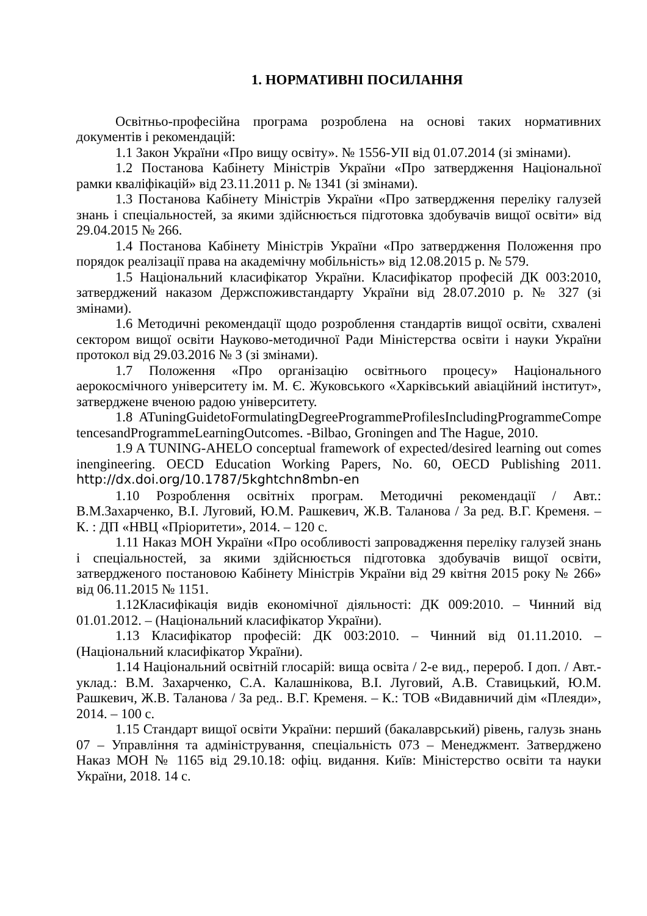1. НОРМАТИВНІ ПОСИЛАННЯ
Освітньо-професійна програма розроблена на основі таких нормативних документів і рекомендацій:
1.1 Закон України «Про вищу освіту». № 1556-УІІ від 01.07.2014 (зі змінами).
1.2 Постанова Кабінету Міністрів України «Про затвердження Національної рамки кваліфікацій» від 23.11.2011 р. № 1341 (зі змінами).
1.3 Постанова Кабінету Міністрів України «Про затвердження переліку галузей знань і спеціальностей, за якими здійснюється підготовка здобувачів вищої освіти» від 29.04.2015 № 266.
1.4 Постанова Кабінету Міністрів України «Про затвердження Положення про порядок реалізації права на академічну мобільність» від 12.08.2015 р. № 579.
1.5 Національний класифікатор України. Класифікатор професій ДК 003:2010, затверджений наказом Держспоживстандарту України від 28.07.2010 р. № 327 (зі змінами).
1.6 Методичні рекомендації щодо розроблення стандартів вищої освіти, схвалені сектором вищої освіти Науково-методичної Ради Міністерства освіти і науки України протокол від 29.03.2016 № 3 (зі змінами).
1.7 Положення «Про організацію освітнього процесу» Національного аерокосмічного університету ім. М. Є. Жуковського «Харківський авіаційний інститут», затверджене вченою радою університету.
1.8 ATuningGuidetoFormulatingDegreeProgrammeProfilesIncludingProgrammeCompetencesandProgrammeLearningOutcomes. -Bilbao, Groningen and The Hague, 2010.
1.9 A TUNING-AHELO conceptual framework of expected/desired learning out comes inengineering. OECD Education Working Papers, No. 60, OECD Publishing 2011. http://dx.doi.org/10.1787/5kghtchn8mbn-en
1.10 Розроблення освітніх програм. Методичні рекомендації / Авт.: В.М.Захарченко, В.І. Луговий, Ю.М. Рашкевич, Ж.В. Таланова / За ред. В.Г. Кременя. – К. : ДП «НВЦ «Пріоритети», 2014. – 120 с.
1.11 Наказ МОН України «Про особливості запровадження переліку галузей знань і спеціальностей, за якими здійснюється підготовка здобувачів вищої освіти, затвердженого постановою Кабінету Міністрів України від 29 квітня 2015 року № 266» від 06.11.2015 № 1151.
1.12Класифікація видів економічної діяльності: ДК 009:2010. – Чинний від 01.01.2012. – (Національний класифікатор України).
1.13 Класифікатор професій: ДК 003:2010. – Чинний від 01.11.2010. – (Національний класифікатор України).
1.14 Національний освітній глосарій: вища освіта / 2-е вид., перероб. І доп. / Авт.-уклад.: В.М. Захарченко, С.А. Калашнікова, В.І. Луговий, А.В. Ставицький, Ю.М. Рашкевич, Ж.В. Таланова / За ред.. В.Г. Кременя. – К.: ТОВ «Видавничий дім «Плеяди», 2014. – 100 с.
1.15 Стандарт вищої освіти України: перший (бакалаврський) рівень, галузь знань 07 – Управління та адміністрування, спеціальність 073 – Менеджмент. Затверджено Наказ МОН № 1165 від 29.10.18: офіц. видання. Київ: Міністерство освіти та науки України, 2018. 14 с.